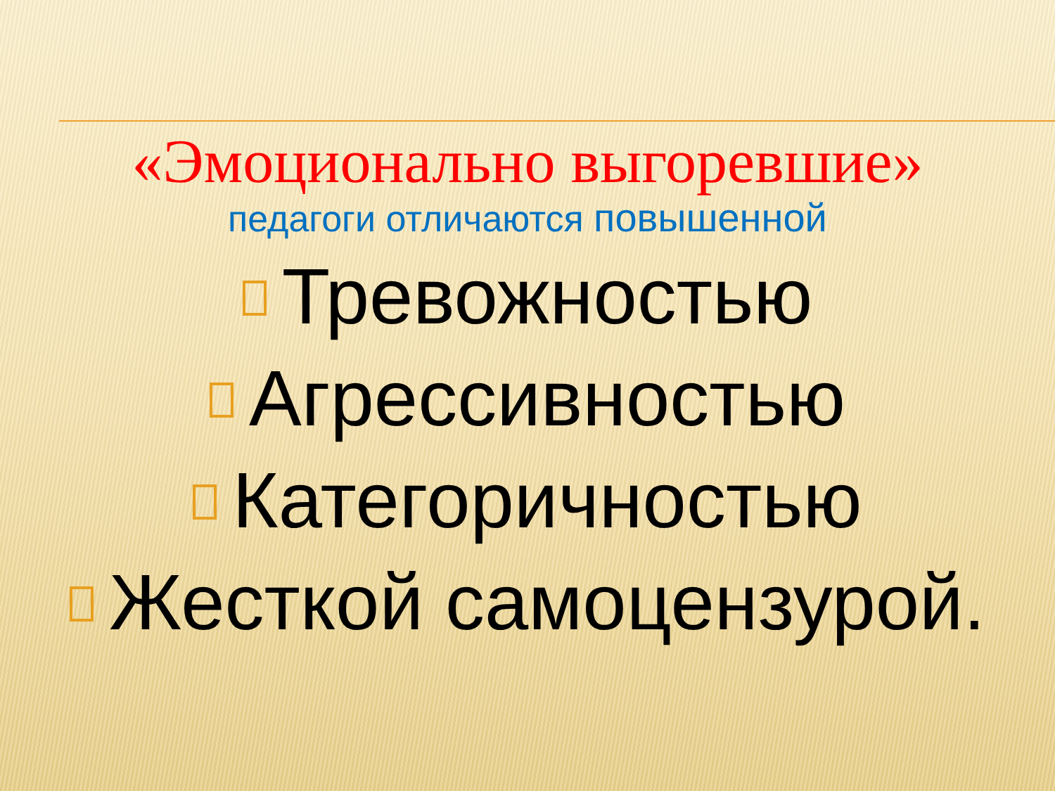«Эмоционально выгоревшие»
педагоги отличаются повышенной
Тревожностью
Агрессивностью
Категоричностью
Жесткой самоцензурой.